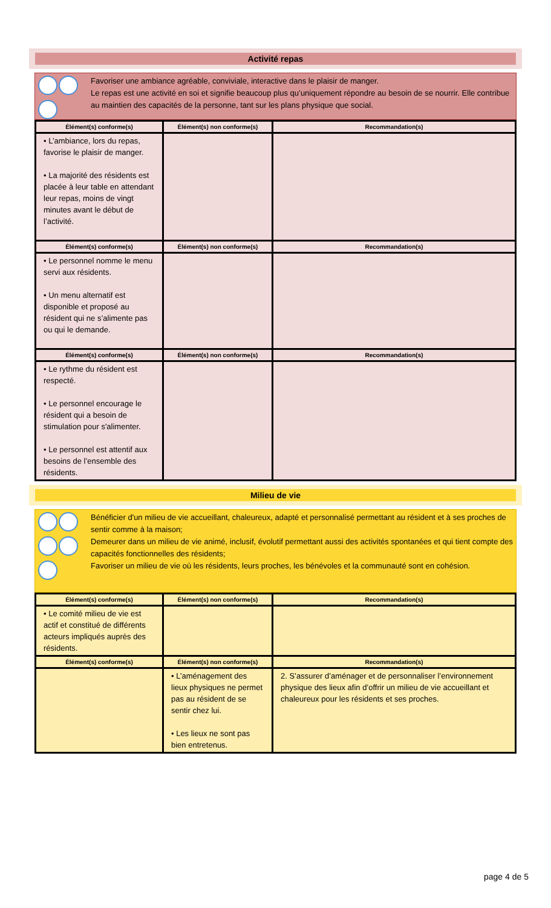Activité repas
Favoriser une ambiance agréable, conviviale, interactive dans le plaisir de manger.
Le repas est une activité en soi et signifie beaucoup plus qu’uniquement répondre au besoin de se nourrir. Elle contribue au maintien des capacités de la personne, tant sur les plans physique que social.
| Élément(s) conforme(s) | Élément(s) non conforme(s) | Recommandation(s) |
| --- | --- | --- |
| • L’ambiance, lors du repas, favorise le plaisir de manger. • La majorité des résidents est placée à leur table en attendant leur repas, moins de vingt minutes avant le début de l’activité. | | |
| Élément(s) conforme(s) | Élément(s) non conforme(s) | Recommandation(s) |
| • Le personnel nomme le menu servi aux résidents. • Un menu alternatif est disponible et proposé au résident qui ne s’alimente pas ou qui le demande. | | |
| Élément(s) conforme(s) | Élément(s) non conforme(s) | Recommandation(s) |
| • Le rythme du résident est respecté. • Le personnel encourage le résident qui a besoin de stimulation pour s'alimenter. • Le personnel est attentif aux besoins de l’ensemble des résidents. | | |
Milieu de vie
Bénéficier d'un milieu de vie accueillant, chaleureux, adapté et personnalisé permettant au résident et à ses proches de sentir comme à la maison;
Demeurer dans un milieu de vie animé, inclusif, évolutif permettant aussi des activités spontanées et qui tient compte des capacités fonctionnelles des résidents;
Favoriser un milieu de vie où les résidents, leurs proches, les bénévoles et la communauté sont en cohésion.
| Élément(s) conforme(s) | Élément(s) non conforme(s) | Recommandation(s) |
| --- | --- | --- |
| • Le comité milieu de vie est actif et constitué de différents acteurs impliqués auprès des résidents. | | |
| Élément(s) conforme(s) | Élément(s) non conforme(s) | Recommandation(s) |
| | • L’aménagement des lieux physiques ne permet pas au résident de se sentir chez lui. • Les lieux ne sont pas bien entretenus. | 2. S’assurer d’aménager et de personnaliser l’environnement physique des lieux afin d’offrir un milieu de vie accueillant et chaleureux pour les résidents et ses proches. |
page 4 de 5